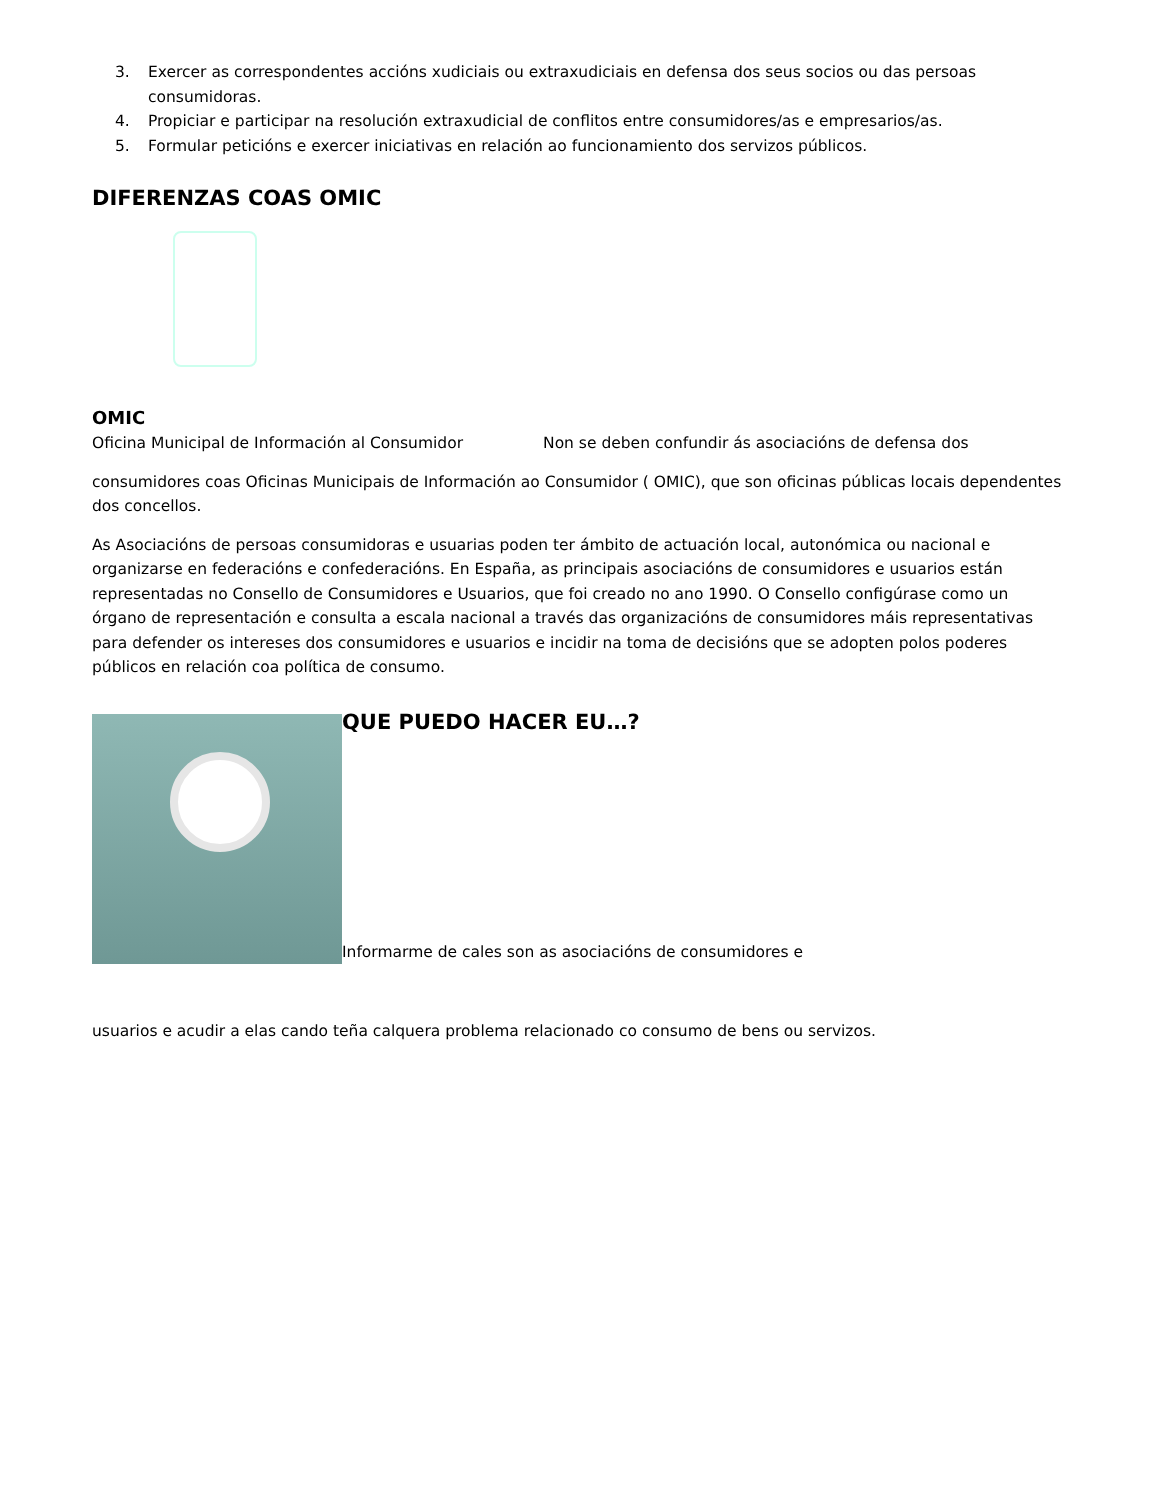3. Exercer as correspondentes accións xudiciais ou extraxudiciais en defensa dos seus socios ou das persoas consumidoras.
4. Propiciar e participar na resolución extraxudicial de conflitos entre consumidores/as e empresarios/as.
5. Formular peticións e exercer iniciativas en relación ao funcionamiento dos servizos públicos.
DIFERENZAS COAS OMIC
OMIC
Oficina Municipal de Información al Consumidor Non se deben confundir ás asociacións de defensa dos
consumidores coas Oficinas Municipais de Información ao Consumidor ( OMIC), que son oficinas públicas locais dependentes dos concellos.
As Asociacións de persoas consumidoras e usuarias poden ter ámbito de actuación local, autonómica ou nacional e organizarse en federacións e confederacións. En España, as principais asociacións de consumidores e usuarios están representadas no Consello de Consumidores e Usuarios, que foi creado no ano 1990. O Consello configúrase como un órgano de representación e consulta a escala nacional a través das organizacións de consumidores máis representativas para defender os intereses dos consumidores e usuarios e incidir na toma de decisións que se adopten polos poderes públicos en relación coa política de consumo.
QUE PUEDO HACER EU…?
Informarme de cales son as asociacións de consumidores e
usuarios e acudir a elas cando teña calquera problema relacionado co consumo de bens ou servizos.